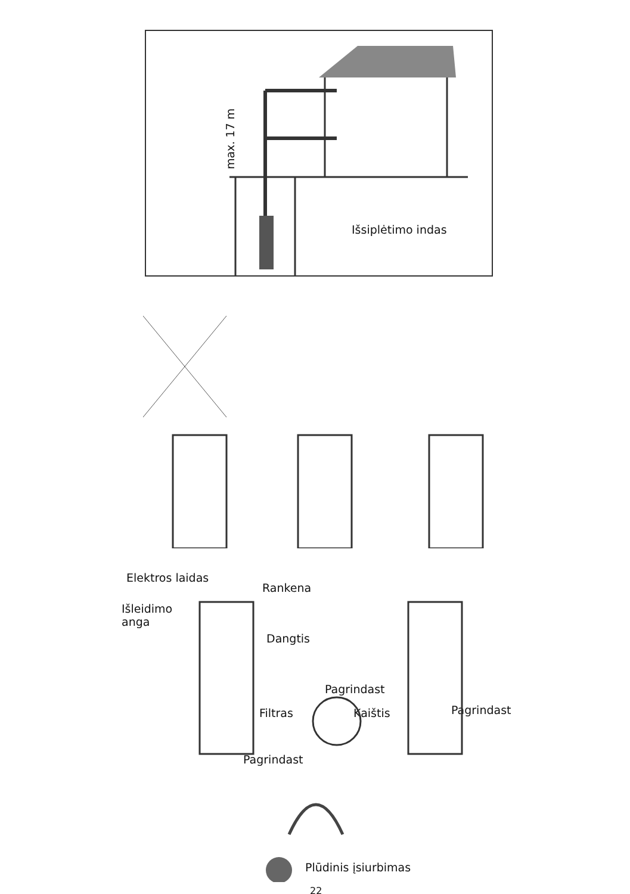max. 17 m
Išsiplėtimo indas
Elektros laidas
Rankena
Išleidimo
anga
Dangtis
Pagrindast
Filtras Kaištis Pagrindast
Pagrindast
Plūdinis įsiurbimas
22